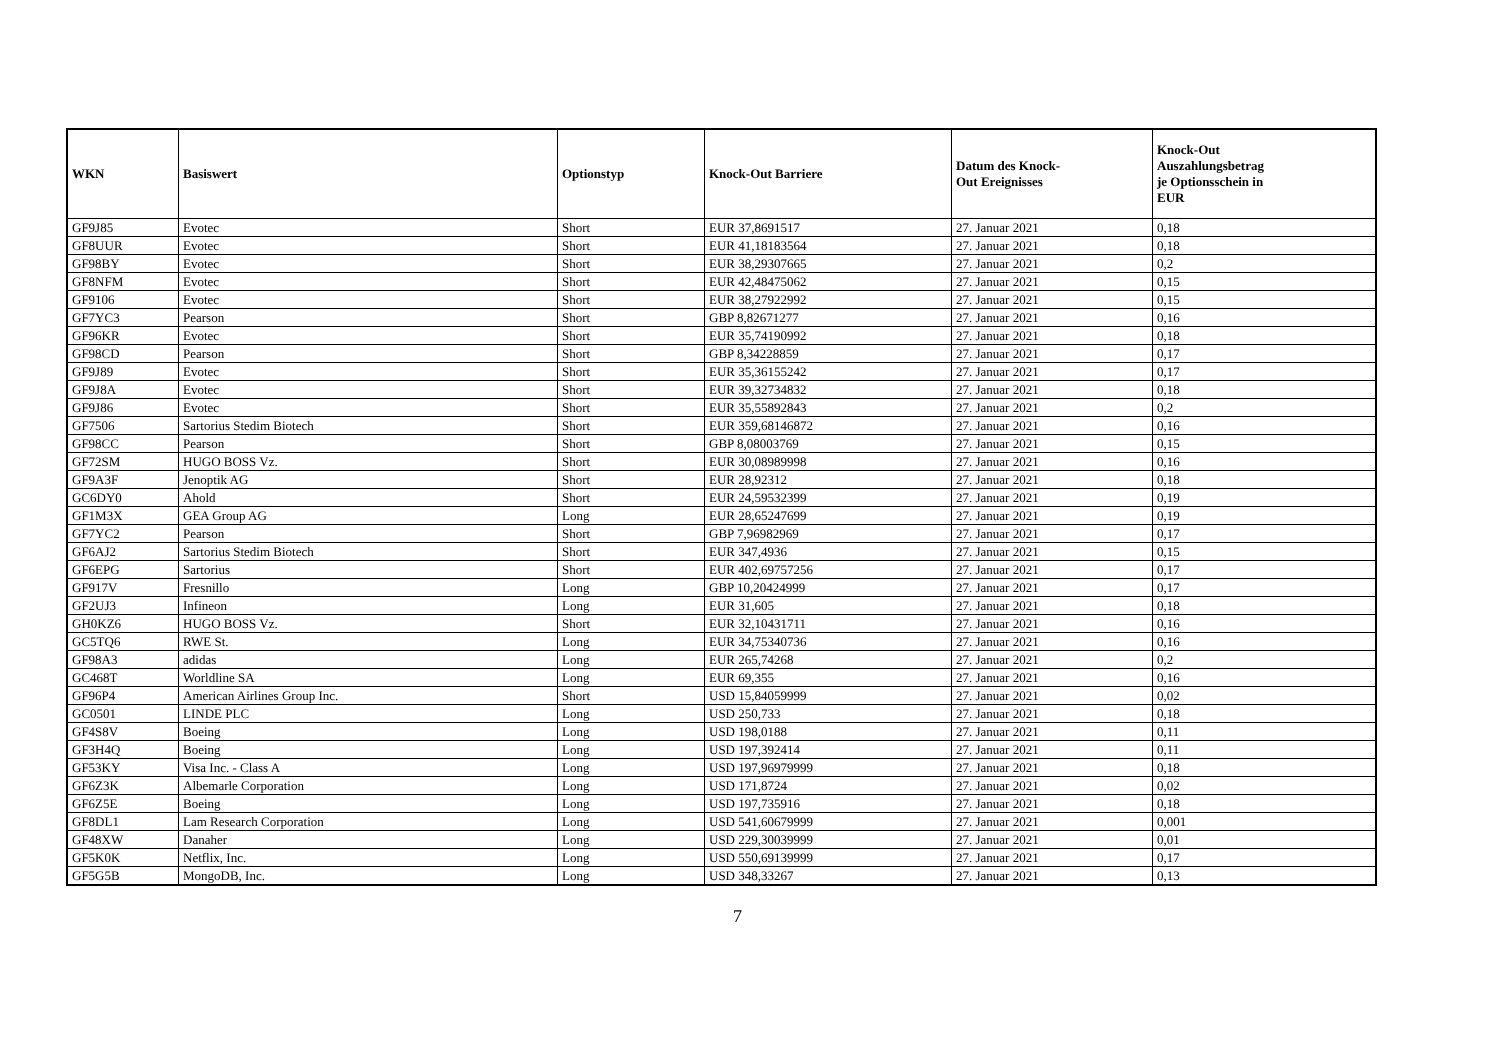| WKN | Basiswert | Optionstyp | Knock-Out Barriere | Datum des Knock- Out Ereignisses | Knock-Out Auszahlungsbetrag je Optionsschein in EUR |
| --- | --- | --- | --- | --- | --- |
| GF9J85 | Evotec | Short | EUR 37,8691517 | 27. Januar 2021 | 0,18 |
| GF8UUR | Evotec | Short | EUR 41,18183564 | 27. Januar 2021 | 0,18 |
| GF98BY | Evotec | Short | EUR 38,29307665 | 27. Januar 2021 | 0,2 |
| GF8NFM | Evotec | Short | EUR 42,48475062 | 27. Januar 2021 | 0,15 |
| GF9106 | Evotec | Short | EUR 38,27922992 | 27. Januar 2021 | 0,15 |
| GF7YC3 | Pearson | Short | GBP 8,82671277 | 27. Januar 2021 | 0,16 |
| GF96KR | Evotec | Short | EUR 35,74190992 | 27. Januar 2021 | 0,18 |
| GF98CD | Pearson | Short | GBP 8,34228859 | 27. Januar 2021 | 0,17 |
| GF9J89 | Evotec | Short | EUR 35,36155242 | 27. Januar 2021 | 0,17 |
| GF9J8A | Evotec | Short | EUR 39,32734832 | 27. Januar 2021 | 0,18 |
| GF9J86 | Evotec | Short | EUR 35,55892843 | 27. Januar 2021 | 0,2 |
| GF7506 | Sartorius Stedim Biotech | Short | EUR 359,68146872 | 27. Januar 2021 | 0,16 |
| GF98CC | Pearson | Short | GBP 8,08003769 | 27. Januar 2021 | 0,15 |
| GF72SM | HUGO BOSS Vz. | Short | EUR 30,08989998 | 27. Januar 2021 | 0,16 |
| GF9A3F | Jenoptik AG | Short | EUR 28,92312 | 27. Januar 2021 | 0,18 |
| GC6DY0 | Ahold | Short | EUR 24,59532399 | 27. Januar 2021 | 0,19 |
| GF1M3X | GEA Group AG | Long | EUR 28,65247699 | 27. Januar 2021 | 0,19 |
| GF7YC2 | Pearson | Short | GBP 7,96982969 | 27. Januar 2021 | 0,17 |
| GF6AJ2 | Sartorius Stedim Biotech | Short | EUR 347,4936 | 27. Januar 2021 | 0,15 |
| GF6EPG | Sartorius | Short | EUR 402,69757256 | 27. Januar 2021 | 0,17 |
| GF917V | Fresnillo | Long | GBP 10,20424999 | 27. Januar 2021 | 0,17 |
| GF2UJ3 | Infineon | Long | EUR 31,605 | 27. Januar 2021 | 0,18 |
| GH0KZ6 | HUGO BOSS Vz. | Short | EUR 32,10431711 | 27. Januar 2021 | 0,16 |
| GC5TQ6 | RWE St. | Long | EUR 34,75340736 | 27. Januar 2021 | 0,16 |
| GF98A3 | adidas | Long | EUR 265,74268 | 27. Januar 2021 | 0,2 |
| GC468T | Worldline SA | Long | EUR 69,355 | 27. Januar 2021 | 0,16 |
| GF96P4 | American Airlines Group Inc. | Short | USD 15,84059999 | 27. Januar 2021 | 0,02 |
| GC0501 | LINDE PLC | Long | USD 250,733 | 27. Januar 2021 | 0,18 |
| GF4S8V | Boeing | Long | USD 198,0188 | 27. Januar 2021 | 0,11 |
| GF3H4Q | Boeing | Long | USD 197,392414 | 27. Januar 2021 | 0,11 |
| GF53KY | Visa Inc. - Class A | Long | USD 197,96979999 | 27. Januar 2021 | 0,18 |
| GF6Z3K | Albemarle Corporation | Long | USD 171,8724 | 27. Januar 2021 | 0,02 |
| GF6Z5E | Boeing | Long | USD 197,735916 | 27. Januar 2021 | 0,18 |
| GF8DL1 | Lam Research Corporation | Long | USD 541,60679999 | 27. Januar 2021 | 0,001 |
| GF48XW | Danaher | Long | USD 229,30039999 | 27. Januar 2021 | 0,01 |
| GF5K0K | Netflix, Inc. | Long | USD 550,69139999 | 27. Januar 2021 | 0,17 |
| GF5G5B | MongoDB, Inc. | Long | USD 348,33267 | 27. Januar 2021 | 0,13 |
7